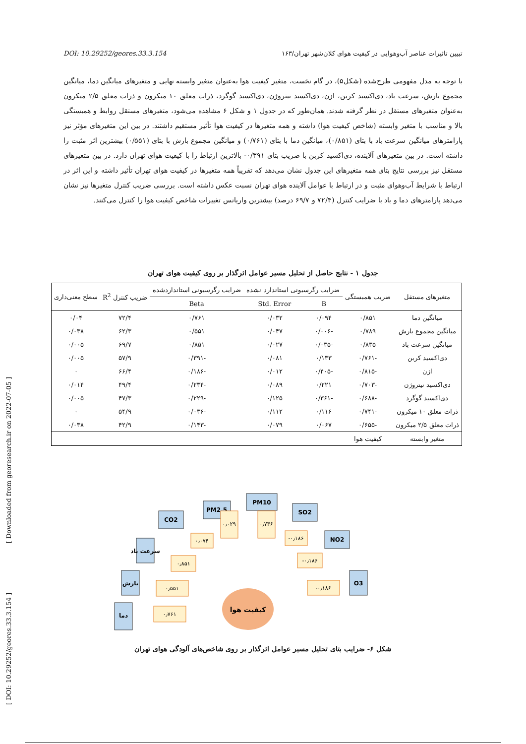DOI: 10.29252/geores.33.3.154 تبیین تاثیرات عناصر آب‌وهوایی در کیفیت هوای کلان‌شهر تهران/۱۶۳
با توجه به مدل مفهومی طرح‌شده (شکل۵)، در گام نخست، متغیر کیفیت هوا به‌عنوان متغیر وابسته نهایی و متغیرهای میانگین دما، میانگین مجموع بارش، سرعت باد، دی‌اکسید کربن، ازن، دی‌اکسید نیتروژن، دی‌اکسید گوگرد، ذرات معلق ۱۰ میکرون و ذرات معلق ۲/۵ میکرون به‌عنوان متغیرهای مستقل در نظر گرفته شدند. همان‌طور که در جدول ۱ و شکل ۶ مشاهده می‌شود، متغیرهای مستقل روابط و همبستگی بالا و مناسب با متغیر وابسته (شاخص کیفیت هوا) داشته و همه متغیرها در کیفیت هوا تأثیر مستقیم داشتند. در بین این متغیرهای مؤثر نیز پارامترهای میانگین سرعت باد با بتای (۰/۸۵۱)، میانگین دما با بتای (۰/۷۶۱) و میانگین مجموع بارش با بتای (۰/۵۵۱) بیشترین اثر مثبت را داشته است. در بین متغیرهای آلاینده، دی‌اکسید کربن با ضریب بتای ۰/۳۹۱- بالاترین ارتباط را با کیفیت هوای تهران دارد. در بین متغیرهای مستقل نیز بررسی نتایج بتای همه متغیرهای این جدول نشان می‌دهد که تقریباً همه متغیرها در کیفیت هوای تهران تأثیر داشته و این اثر در ارتباط با شرایط آب‌وهوای مثبت و در ارتباط با عوامل آلاینده هوای تهران نسبت عکس داشته است. بررسی ضریب کنترل متغیرها نیز نشان می‌دهد پارامترهای دما و باد با ضرایب کنترل (۷۲/۴ و ۶۹/۷ درصد) بیشترین واریانس تغییرات شاخص کیفیت هوا را کنترل می‌کنند.
جدول ۱ - نتایج حاصل از تحلیل مسیر عوامل اثرگذار بر روی کیفیت هوای تهران
| متغیرهای مستقل | ضریب همبستگی | ضرایب رگرسیونی استاندارد نشده | | ضرایب رگرسیونی استانداردشده | ضریب کنترل R<sup>2</sup> | سطح معنی‌داری |
| --- | --- | --- | --- | --- | --- | --- |
| | | B | Std. Error | Beta | | |
| میانگین دما | ۰/۸۵۱ | ۰/۰۹۴ | ۰/۰۳۲ | ۰/۷۶۱ | ۷۲/۴ | ۰/۰۴ |
| میانگین مجموع بارش | ۰/۷۸۹ | -۰/۰۰۶ | ۰/۰۴۷ | ۰/۵۵۱ | ۶۲/۳ | ۰/۰۳۸ |
| میانگین سرعت باد | ۰/۸۳۵ | -۰/۰۳۵ | ۰/۰۲۷ | ۰/۸۵۱ | ۶۹/۷ | ۰/۰۰۵ |
| دی‌اکسید کربن | -۰/۷۶۱ | ۰/۱۳۳ | ۰/۰۸۱ | -۰/۳۹۱ | ۵۷/۹ | ۰/۰۰۵ |
| ازن | -۰/۸۱۵ | -۰/۴۰۵ | ۰/۰۱۲ | -۰/۱۸۶ | ۶۶/۴ | ۰ |
| دی‌اکسید نیتروژن | -۰/۷۰۳ | ۰/۲۲۱ | ۰/۰۸۹ | -۰/۲۳۴ | ۴۹/۴ | ۰/۰۱۴ |
| دی‌اکسید گوگرد | -۰/۶۸۸ | -۰/۳۶۱ | ۰/۱۲۵ | -۰/۲۲۹ | ۴۷/۳ | ۰/۰۰۵ |
| ذرات معلق ۱۰ میکرون | -۰/۷۴۱ | ۰/۱۱۶ | ۰/۱۱۲ | -۰/۰۳۶ | ۵۴/۹ | ۰ |
| ذرات معلق ۲/۵ میکرون | -۰/۶۵۵ | ۰/۰۶۷ | ۰/۰۷۹ | -۰/۱۴۳ | ۴۲/۹ | ۰/۰۳۸ |
| متغیر وابسته | کیفیت هوا | | | | | |
[ Downloaded from georesearch.ir on 2022-07-05 ]
[ DOI: 10.29252/geores.33.3.154 ]
کیفیت هوا
دما
بارش
سرعت باد
CO2
PM2.5
PM10
SO2
NO2
O3
۰٫۷۶۱
۰٫۵۵۱
۰٫۸۵۱
۰٫۰۷۴
۰٫۰۲۹
۰٫۷۳۶
-۰٫۱۸۶
-۰٫۱۸۶
-۰٫۱۸۶
شکل ۶- ضرایب بتای تحلیل مسیر عوامل اثرگذار بر روی شاخص‌های آلودگی هوای تهران